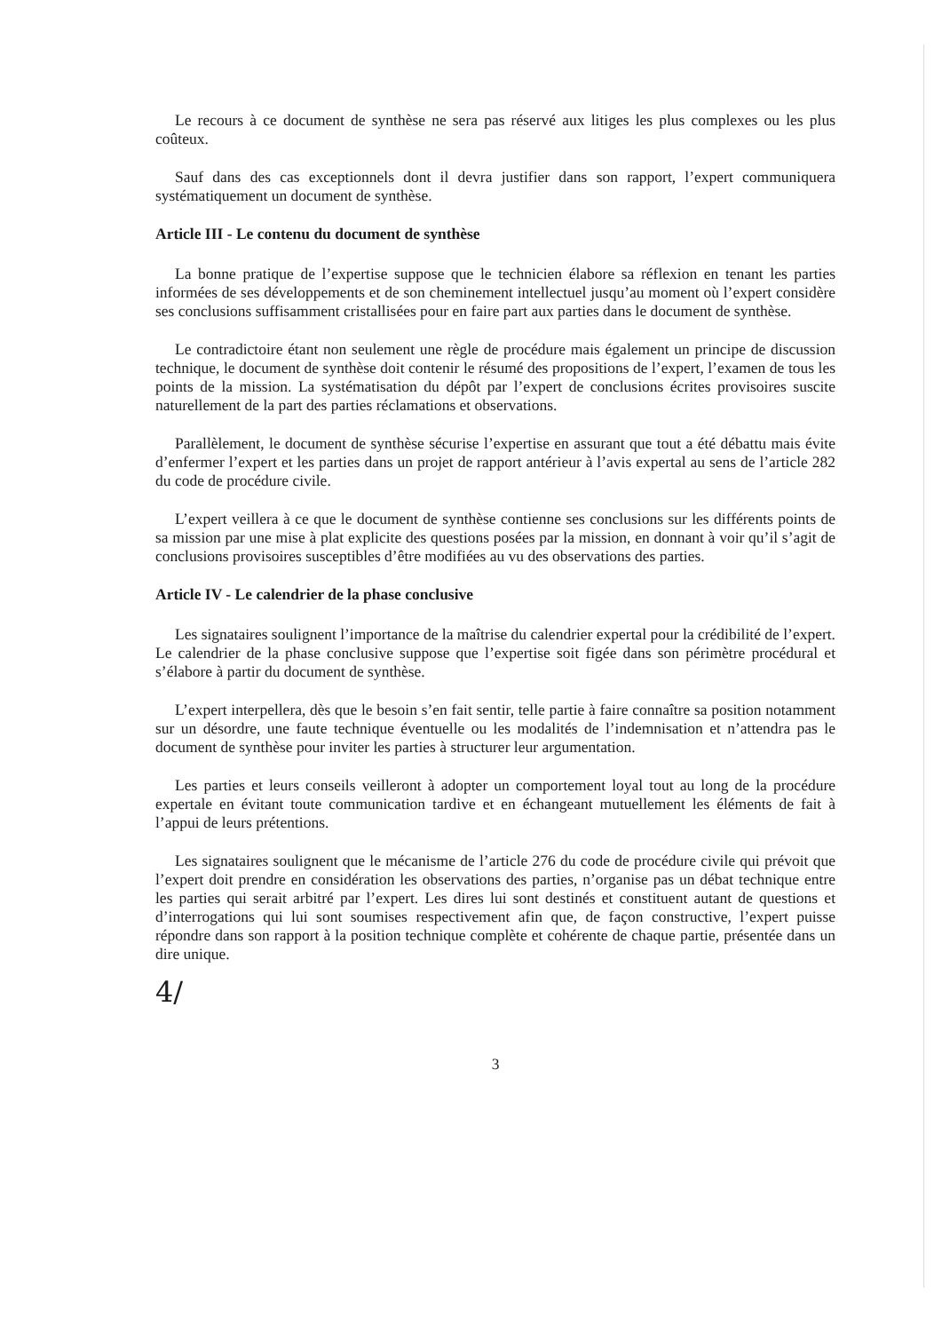Le recours à ce document de synthèse ne sera pas réservé aux litiges les plus complexes ou les plus coûteux.
Sauf dans des cas exceptionnels dont il devra justifier dans son rapport, l’expert communiquera systématiquement un document de synthèse.
Article III - Le contenu du document de synthèse
La bonne pratique de l’expertise suppose que le technicien élabore sa réflexion en tenant les parties informées de ses développements et de son cheminement intellectuel jusqu’au moment où l’expert considère ses conclusions suffisamment cristallisées pour en faire part aux parties dans le document de synthèse.
Le contradictoire étant non seulement une règle de procédure mais également un principe de discussion technique, le document de synthèse doit contenir le résumé des propositions de l’expert, l’examen de tous les points de la mission. La systématisation du dépôt par l’expert de conclusions écrites provisoires suscite naturellement de la part des parties réclamations et observations.
Parallèlement, le document de synthèse sécurise l’expertise en assurant que tout a été débattu mais évite d’enfermer l’expert et les parties dans un projet de rapport antérieur à l’avis expertal au sens de l’article 282 du code de procédure civile.
L’expert veillera à ce que le document de synthèse contienne ses conclusions sur les différents points de sa mission par une mise à plat explicite des questions posées par la mission, en donnant à voir qu’il s’agit de conclusions provisoires susceptibles d’être modifiées au vu des observations des parties.
Article IV - Le calendrier de la phase conclusive
Les signataires soulignent l’importance de la maîtrise du calendrier expertal pour la crédibilité de l’expert. Le calendrier de la phase conclusive suppose que l’expertise soit figée dans son périmètre procédural et s’élabore à partir du document de synthèse.
L’expert interpellera, dès que le besoin s’en fait sentir, telle partie à faire connaître sa position notamment sur un désordre, une faute technique éventuelle ou les modalités de l’indemnisation et n’attendra pas le document de synthèse pour inviter les parties à structurer leur argumentation.
Les parties et leurs conseils veilleront à adopter un comportement loyal tout au long de la procédure expertale en évitant toute communication tardive et en échangeant mutuellement les éléments de fait à l’appui de leurs prétentions.
Les signataires soulignent que le mécanisme de l’article 276 du code de procédure civile qui prévoit que l’expert doit prendre en considération les observations des parties, n’organise pas un débat technique entre les parties qui serait arbitré par l’expert. Les dires lui sont destinés et constituent autant de questions et d’interrogations qui lui sont soumises respectivement afin que, de façon constructive, l’expert puisse répondre dans son rapport à la position technique complète et cohérente de chaque partie, présentée dans un dire unique.
4/
3